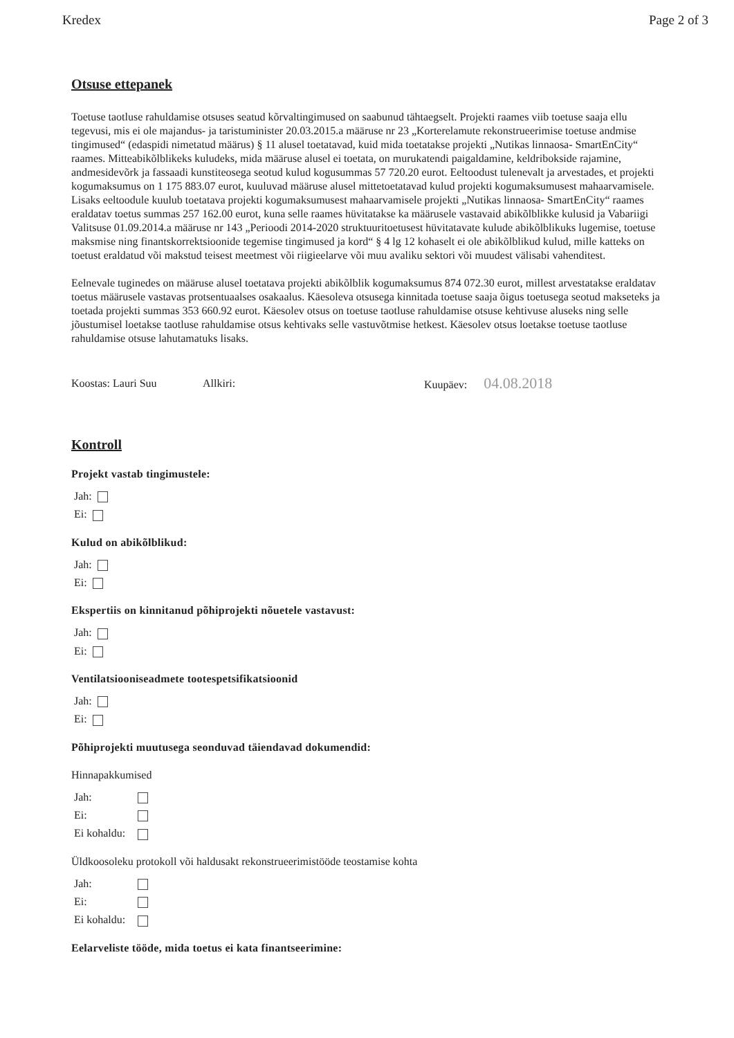Kredex Page 2 of 3
Otsuse ettepanek
Toetuse taotluse rahuldamise otsuses seatud kõrvaltingimused on saabunud tähtaegselt. Projekti raames viib toetuse saaja ellu tegevusi, mis ei ole majandus- ja taristuminister 20.03.2015.a määruse nr 23 „Korterelamute rekonstrueerimise toetuse andmise tingimused“ (edaspidi nimetatud määrus) § 11 alusel toetatavad, kuid mida toetatakse projekti „Nutikas linnaosa- SmartEnCity“ raames. Mitteabikõlblikeks kuludeks, mida määruse alusel ei toetata, on murukatendi paigaldamine, keldribokside rajamine, andmesidevõrk ja fassaadi kunstiteosega seotud kulud kogusummas 57 720.20 eurot. Eeltoodust tulenevalt ja arvestades, et projekti kogumaksumus on 1 175 883.07 eurot, kuuluvad määruse alusel mittetoetatavad kulud projekti kogumaksumusest mahaarvamisele. Lisaks eeltoodule kuulub toetatava projekti kogumaksumusest mahaarvamisele projekti „Nutikas linnaosa- SmartEnCity“ raames eraldatav toetus summas 257 162.00 eurot, kuna selle raames hüvitatakse ka määrusele vastavaid abikõlblikke kulusid ja Vabariigi Valitsuse 01.09.2014.a määruse nr 143 „Perioodi 2014-2020 struktuuritoetusest hüvitatavate kulude abikõlblikuks lugemise, toetuse maksmise ning finantskorrektsioonide tegemise tingimused ja kord“ § 4 lg 12 kohaselt ei ole abikõlblikud kulud, mille katteks on toetust eraldatud või makstud teisest meetmest või riigieelarve või muu avaliku sektori või muudest välisabi vahenditest.
Eelnevale tuginedes on määruse alusel toetatava projekti abikõlblik kogumaksumus 874 072.30 eurot, millest arvestatakse eraldatav toetus määrusele vastavas protsentuaalses osakaalus. Käesoleva otsusega kinnitada toetuse saaja õigus toetusega seotud makseteks ja toetada projekti summas 353 660.92 eurot. Käesolev otsus on toetuse taotluse rahuldamise otsuse kehtivuse aluseks ning selle jõustumisel loetakse taotluse rahuldamise otsus kehtivaks selle vastuvõtmise hetkest. Käesolev otsus loetakse toetuse taotluse rahuldamise otsuse lahutamatuks lisaks.
Koostas: Lauri Suu Allkiri: Kuupäev: 04.08.2018
Kontroll
Projekt vastab tingimustele:
Jah:
Ei:
Kulud on abikõlblikud:
Jah:
Ei:
Ekspertiis on kinnitanud põhiprojekti nõuetele vastavust:
Jah:
Ei:
Ventilatsiooniseadmete tootespetsifikatsioonid
Jah:
Ei:
Põhiprojekti muutusega seonduvad täiendavad dokumendid:
Hinnapakkumised
Jah:
Ei:
Ei kohaldu:
Üldkoosoleku protokoll või haldusakt rekonstrueerimistööde teostamise kohta
Jah:
Ei:
Ei kohaldu:
Eelarveliste tööde, mida toetus ei kata finantseerimine: